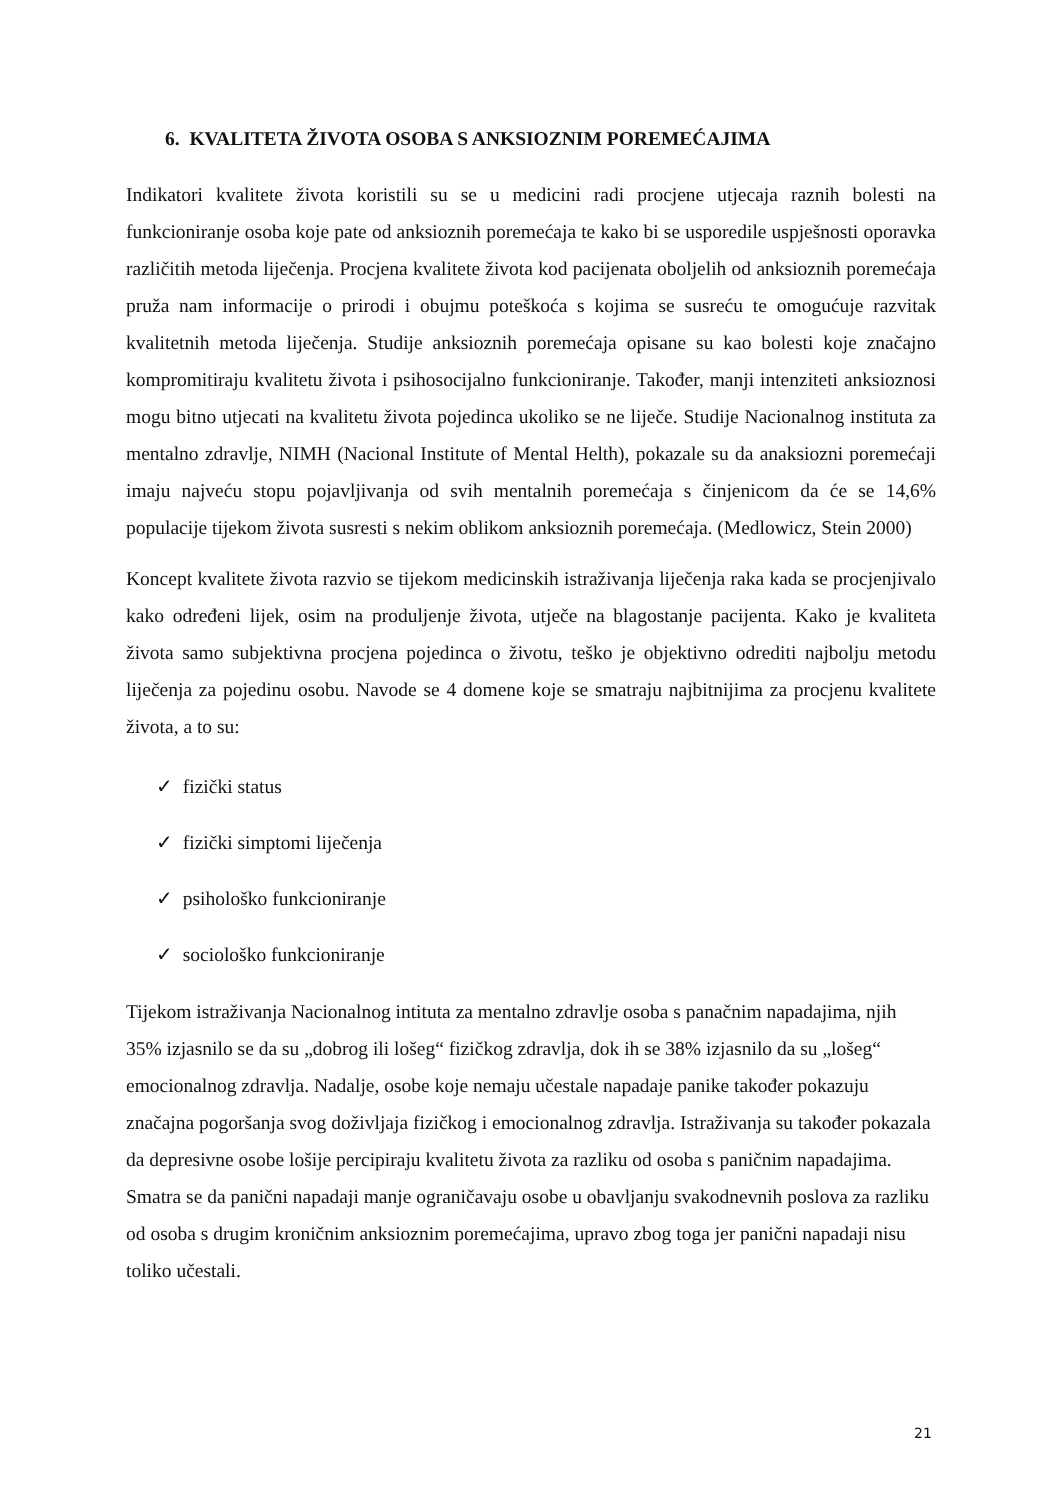6. KVALITETA ŽIVOTA OSOBA S ANKSIOZNIM POREMEĆAJIMA
Indikatori kvalitete života koristili su se u medicini radi procjene utjecaja raznih bolesti na funkcioniranje osoba koje pate od anksioznih poremećaja te kako bi se usporedile uspješnosti oporavka različitih metoda liječenja. Procjena kvalitete života kod pacijenata oboljelih od anksioznih poremećaja pruža nam informacije o prirodi i obujmu poteškoća s kojima se susreću te omogućuje razvitak kvalitetnih metoda liječenja. Studije anksioznih poremećaja opisane su kao bolesti koje značajno kompromitiraju kvalitetu života i psihosocijalno funkcioniranje. Također, manji intenziteti anksioznosi mogu bitno utjecati na kvalitetu života pojedinca ukoliko se ne liječe. Studije Nacionalnog instituta za mentalno zdravlje, NIMH (Nacional Institute of Mental Helth), pokazale su da anaksiozni poremećaji imaju najveću stopu pojavljivanja od svih mentalnih poremećaja s činjenicom da će se 14,6% populacije tijekom života susresti s nekim oblikom anksioznih poremećaja. (Medlowicz, Stein 2000)
Koncept kvalitete života razvio se tijekom medicinskih istraživanja liječenja raka kada se procjenjivalo kako određeni lijek, osim na produljenje života, utječe na blagostanje pacijenta. Kako je kvaliteta života samo subjektivna procjena pojedinca o životu, teško je objektivno odrediti najbolju metodu liječenja za pojedinu osobu. Navode se 4 domene koje se smatraju najbitnijima za procjenu kvalitete života, a to su:
✓ fizički status
✓ fizički simptomi liječenja
✓ psihološko funkcioniranje
✓ sociološko funkcioniranje
Tijekom istraživanja Nacionalnog intituta za mentalno zdravlje osoba s panačnim napadajima, njih 35% izjasnilo se da su „dobrog ili lošeg“ fizičkog zdravlja, dok ih se 38% izjasnilo da su „lošeg“ emocionalnog zdravlja. Nadalje, osobe koje nemaju učestale napadaje panike također pokazuju značajna pogoršanja svog doživljaja fizičkog i emocionalnog zdravlja. Istraživanja su također pokazala da depresivne osobe lošije percipiraju kvalitetu života za razliku od osoba s paničnim napadajima. Smatra se da panični napadaji manje ograničavaju osobe u obavljanju svakodnevnih poslova za razliku od osoba s drugim kroničnim anksioznim poremećajima, upravo zbog toga jer panični napadaji nisu toliko učestali.
21